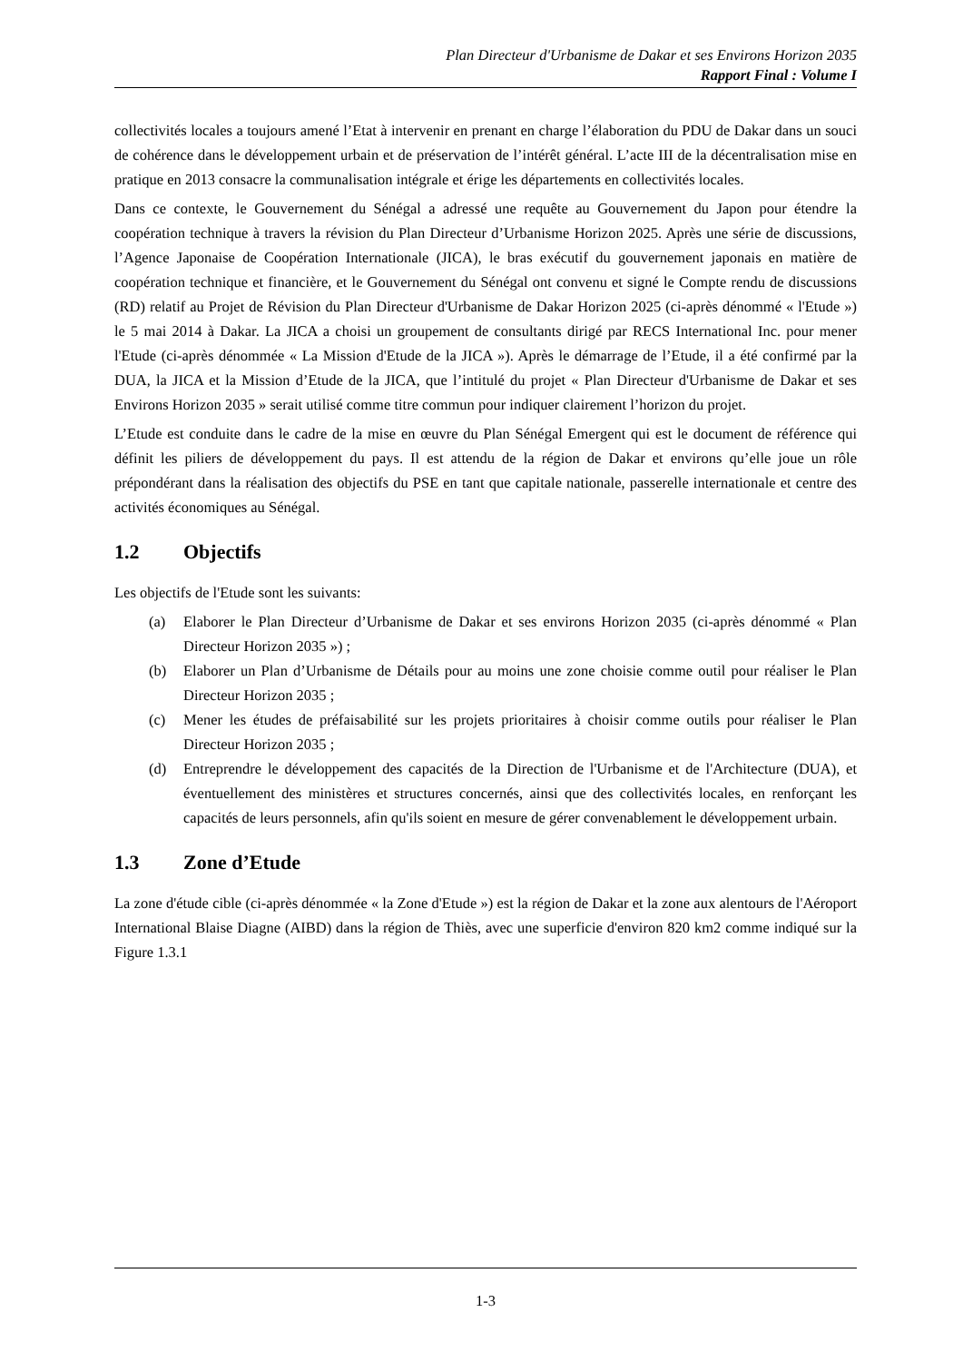Plan Directeur d'Urbanisme de Dakar et ses Environs Horizon 2035
Rapport Final : Volume I
collectivités locales a toujours amené l’Etat à intervenir en prenant en charge l’élaboration du PDU de Dakar dans un souci de cohérence dans le développement urbain et de préservation de l’intérêt général. L’acte III de la décentralisation mise en pratique en 2013 consacre la communalisation intégrale et érige les départements en collectivités locales.
Dans ce contexte, le Gouvernement du Sénégal a adressé une requête au Gouvernement du Japon pour étendre la coopération technique à travers la révision du Plan Directeur d’Urbanisme Horizon 2025. Après une série de discussions, l’Agence Japonaise de Coopération Internationale (JICA), le bras exécutif du gouvernement japonais en matière de coopération technique et financière, et le Gouvernement du Sénégal ont convenu et signé le Compte rendu de discussions (RD) relatif au Projet de Révision du Plan Directeur d'Urbanisme de Dakar Horizon 2025 (ci-après dénommé « l'Etude ») le 5 mai 2014 à Dakar. La JICA a choisi un groupement de consultants dirigé par RECS International Inc. pour mener l'Etude (ci-après dénommée « La Mission d'Etude de la JICA »). Après le démarrage de l’Etude, il a été confirmé par la DUA, la JICA et la Mission d’Etude de la JICA, que l’intitulé du projet « Plan Directeur d'Urbanisme de Dakar et ses Environs Horizon 2035 » serait utilisé comme titre commun pour indiquer clairement l’horizon du projet.
L’Etude est conduite dans le cadre de la mise en œuvre du Plan Sénégal Emergent qui est le document de référence qui définit les piliers de développement du pays. Il est attendu de la région de Dakar et environs qu’elle joue un rôle prépondérant dans la réalisation des objectifs du PSE en tant que capitale nationale, passerelle internationale et centre des activités économiques au Sénégal.
1.2 Objectifs
Les objectifs de l'Etude sont les suivants:
(a) Elaborer le Plan Directeur d’Urbanisme de Dakar et ses environs Horizon 2035 (ci-après dénommé « Plan Directeur Horizon 2035 ») ;
(b) Elaborer un Plan d’Urbanisme de Détails pour au moins une zone choisie comme outil pour réaliser le Plan Directeur Horizon 2035 ;
(c) Mener les études de préfaisabilité sur les projets prioritaires à choisir comme outils pour réaliser le Plan Directeur Horizon 2035 ;
(d) Entreprendre le développement des capacités de la Direction de l'Urbanisme et de l'Architecture (DUA), et éventuellement des ministères et structures concernés, ainsi que des collectivités locales, en renforçant les capacités de leurs personnels, afin qu'ils soient en mesure de gérer convenablement le développement urbain.
1.3 Zone d’Etude
La zone d'étude cible (ci-après dénommée « la Zone d'Etude ») est la région de Dakar et la zone aux alentours de l'Aéroport International Blaise Diagne (AIBD) dans la région de Thiès, avec une superficie d'environ 820 km2 comme indiqué sur la Figure 1.3.1
1-3